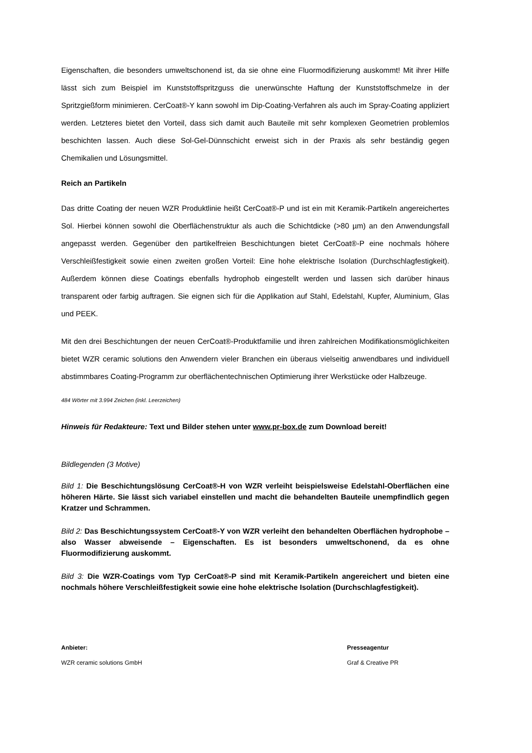Eigenschaften, die besonders umweltschonend ist, da sie ohne eine Fluormodifizierung auskommt! Mit ihrer Hilfe lässt sich zum Beispiel im Kunststoffspritzguss die unerwünschte Haftung der Kunststoffschmelze in der Spritzgießform minimieren. CerCoat®-Y kann sowohl im Dip-Coating-Verfahren als auch im Spray-Coating appliziert werden. Letzteres bietet den Vorteil, dass sich damit auch Bauteile mit sehr komplexen Geometrien problemlos beschichten lassen. Auch diese Sol-Gel-Dünnschicht erweist sich in der Praxis als sehr beständig gegen Chemikalien und Lösungsmittel.
Reich an Partikeln
Das dritte Coating der neuen WZR Produktlinie heißt CerCoat®-P und ist ein mit Keramik-Partikeln angereichertes Sol. Hierbei können sowohl die Oberflächenstruktur als auch die Schichtdicke (>80 µm) an den Anwendungsfall angepasst werden. Gegenüber den partikelfreien Beschichtungen bietet CerCoat®-P eine nochmals höhere Verschleißfestigkeit sowie einen zweiten großen Vorteil: Eine hohe elektrische Isolation (Durchschlagfestigkeit). Außerdem können diese Coatings ebenfalls hydrophob eingestellt werden und lassen sich darüber hinaus transparent oder farbig auftragen. Sie eignen sich für die Applikation auf Stahl, Edelstahl, Kupfer, Aluminium, Glas und PEEK.
Mit den drei Beschichtungen der neuen CerCoat®-Produktfamilie und ihren zahlreichen Modifikationsmöglichkeiten bietet WZR ceramic solutions den Anwendern vieler Branchen ein überaus vielseitig anwendbares und individuell abstimmbares Coating-Programm zur oberflächentechnischen Optimierung ihrer Werkstücke oder Halbzeuge.
484 Wörter mit 3.994 Zeichen (inkl. Leerzeichen)
Hinweis für Redakteure: Text und Bilder stehen unter www.pr-box.de zum Download bereit!
Bildlegenden (3 Motive)
Bild 1: Die Beschichtungslösung CerCoat®-H von WZR verleiht beispielsweise Edelstahl-Oberflächen eine höheren Härte. Sie lässt sich variabel einstellen und macht die behandelten Bauteile unempfindlich gegen Kratzer und Schrammen.
Bild 2: Das Beschichtungssystem CerCoat®-Y von WZR verleiht den behandelten Oberflächen hydrophobe – also Wasser abweisende – Eigenschaften. Es ist besonders umweltschonend, da es ohne Fluormodifizierung auskommt.
Bild 3: Die WZR-Coatings vom Typ CerCoat®-P sind mit Keramik-Partikeln angereichert und bieten eine nochmals höhere Verschleißfestigkeit sowie eine hohe elektrische Isolation (Durchschlagfestigkeit).
Anbieter:
WZR ceramic solutions GmbH
Presseagentur
Graf & Creative PR